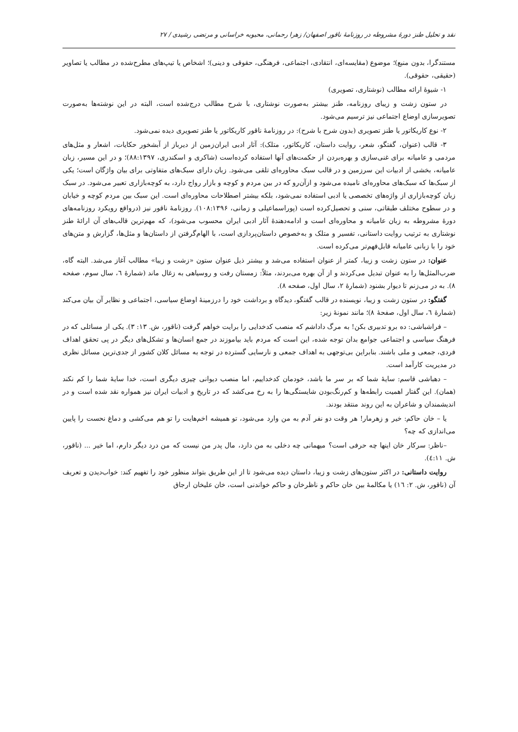نقد و تحلیل طنز دورهٔ مشروطه در روزنامهٔ ناقور اصفهان/ زهرا رحمانی، محبوبه خراسانی و مرتضی رشیدی / ۲۷
مستندگرا، بدون منبع)؛ موضوع (مقایسه‌ای، انتقادی، اجتماعی، فرهنگی، حقوقی و دینی)؛ اشخاص یا تیپ‌های مطرح‌شده در مطالب یا تصاویر (حقیقی، حقوقی).
۱- شیوهٔ ارائه مطالب (نوشتاری، تصویری)
در ستون زشت و زیبای روزنامه، طنز بیشتر به‌صورت نوشتاری، با شرح مطالب درج‌شده است، البته در این نوشته‌ها به‌صورت تصویرسازی اوضاع اجتماعی نیز ترسیم می‌شود.
۲- نوع کاریکاتور یا طنز تصویری (بدون شرح با شرح): در روزنامهٔ ناقور کاریکاتور یا طنز تصویری دیده نمی‌شود.
۳- قالب (عنوان، گفتگو، شعر، روایت داستان، کاریکاتور، متلک): آثار ادبی ایران‌زمین از دیرباز از آبشخور حکایات، اشعار و مثل‌های مردمی و عامیانه برای غنی‌سازی و بهره‌بردن از حکمت‌های آنها استفاده کرده‌است (شاکری و اسکندری، ۸۸:۱۳۹۷)؛ و در این مسیر، زبان عامیانه، بخشی از ادبیات این سرزمین و در قالب سبک محاوره‌ای تلقی می‌شود. زبان دارای سبک‌های متفاوتی برای بیان واژگان است؛ یکی از سبک‌ها که سبک‌های محاوره‌ای نامیده می‌شود و ازآن‌رو که در بین مردم و کوچه و بازار رواج دارد، به کوچه‌بازاری تعبیر می‌شود. در سبک زبان کوچه‌بازاری از واژه‌های تخصصی یا ادبی استفاده نمی‌شود، بلکه بیشتر اصطلاحات محاوره‌ای است. این سبک بین مردم کوچه و خیابان و در سطوح مختلف طبقاتی، سنی و تحصیل‌کرده است (پوراسماعیلی و زمانی، ۱۰۸:۱۳۹۶). روزنامهٔ ناقور نیز (درواقع رویکرد روزنامه‌های دورهٔ مشروطه به زبان عامیانه و محاوره‌ای است و ادامه‌دهندهٔ آثار ادبی ایران محسوب می‌شود)، که مهم‌ترین قالب‌های آن ارائهٔ طنز نوشتاری به ترتیب روایت داستانی، تفسیر و متلک و به‌خصوص داستان‌پردازی است، با الهام‌گرفتن از داستان‌ها و مثل‌ها، گزارش و متن‌های خود را با زبانی عامیانه قابل‌فهم‌تر می‌کرده است.
عنوان: در ستون زشت و زیبا، کمتر از عنوان استفاده می‌شد و بیشتر ذیل عنوان ستون «زشت و زیبا» مطالب آغاز می‌شد. البته گاه، ضرب‌المثل‌ها را به عنوان تبدیل می‌کردند و از آن بهره می‌بردند، مثلاً: زمستان رفت و روسیاهی به زغال ماند (شمارهٔ ٦، سال سوم، صفحه ۸). به در می‌زنم تا دیوار بشنود (شمارهٔ ۲، سال اول، صفحه ۸).
گفتگو: در ستون زشت و زیبا، نویسنده در قالب گفتگو، دیدگاه و برداشت خود را درزمینهٔ اوضاع سیاسی، اجتماعی و نظایر آن بیان می‌کند (شمارهٔ ٦، سال اول، صفحهٔ ۸)؛ مانند نمونهٔ زیر:
– فراشباشی: ده برو تدبیری بکن! به مرگ داداشم که منصب کدخدایی را برایت خواهم گرفت (ناقور، ش. ۱۳: ۳). یکی از مسائلی که در فرهنگ سیاسی و اجتماعی جوامع بدان توجه شده، این است که مردم باید بیاموزند در جمع انسان‌ها و تشکل‌های دیگر در پی تحقق اهداف فردی، جمعی و ملی باشند. بنابراین بی‌توجهی به اهداف جمعی و نارسایی گسترده در توجه به مسائل کلان کشور از جدی‌ترین مسائل نظری در مدیریت کارآمد است.
– دهباشی قاسم: سایهٔ شما که بر سر ما باشد، خودمان کدخداییم، اما منصب دیوانی چیزی دیگری است، خدا سایهٔ شما را کم نکند (همان). این گفتار اهمیت رابطه‌ها و کم‌رنگ‌بودن شایستگی‌ها را به رخ می‌کشد که در تاریخ و ادبیات ایران نیز همواره نقد شده است و در اندیشمندان و شاعران به این روند منتقد بودند.
یا – خان حاکم: خیر و زهرمار! هر وقت دو نفر آدم به من وارد می‌شود، تو همیشه اخم‌هایت را تو هم می‌کشی و دماغ نحست را پایین می‌اندازی که چه؟
–ناظر: سرکار خان اینها چه حرفی است؟ میهمانی چه دخلی به من دارد، مال پدر من نیست که من درد دیگر دارم، اما خیر ... (ناقور، ش. ٤:۱۱).
روایت داستانی: در اکثر ستون‌های زشت و زیبا، داستان دیده می‌شود تا از این طریق بتواند منظور خود را تفهیم کند: خواب‌دیدن و تعریف آن (ناقور، ش. ۲: ۱٦) یا مکالمهٔ بین خان حاکم و ناظرخان و حاکم خواندنی است، خان علیخان ارجاق